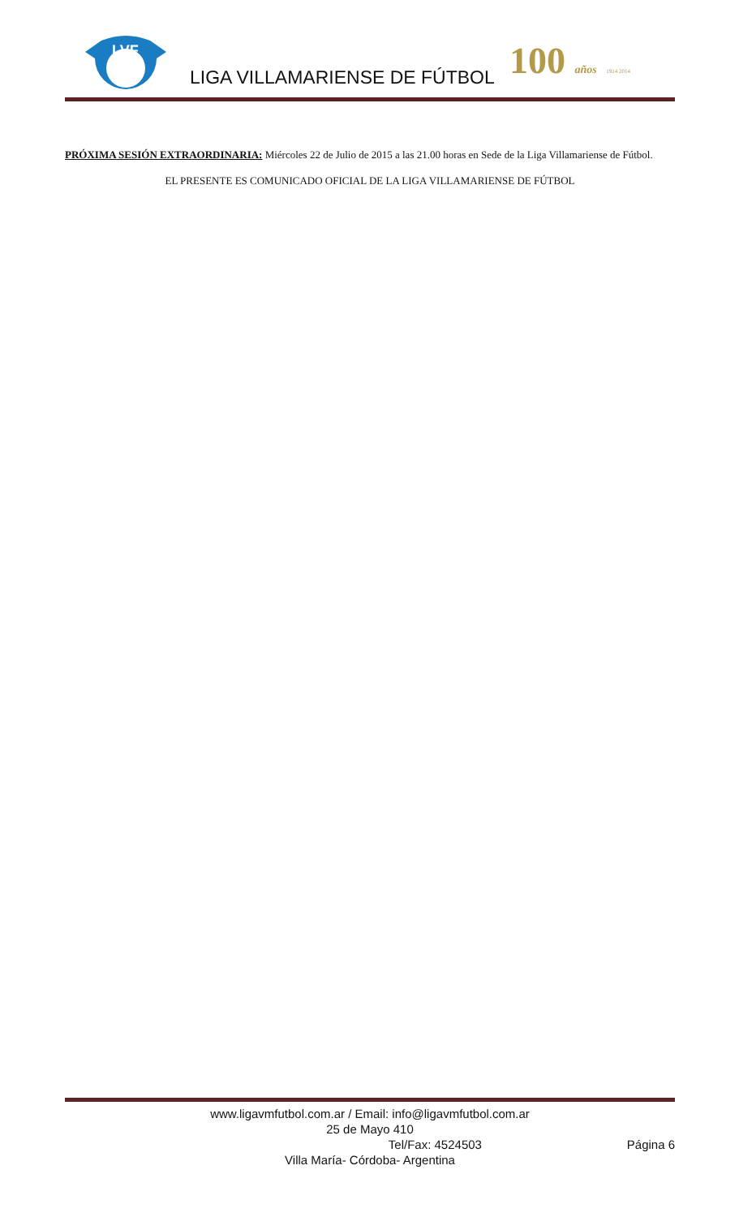LVF
LIGA VILLAMARIENSE DE FÚTBOL 100 años 1914 2014
PRÓXIMA SESIÓN EXTRAORDINARIA: Miércoles 22 de Julio de 2015 a las 21.00 horas en Sede de la Liga Villamariense de Fútbol.
EL PRESENTE ES COMUNICADO OFICIAL DE LA LIGA VILLAMARIENSE DE FÚTBOL
www.ligavmfutbol.com.ar / Email: info@ligavmfutbol.com.ar
25 de Mayo 410
Tel/Fax: 4524503 Página 6
Villa María- Córdoba- Argentina